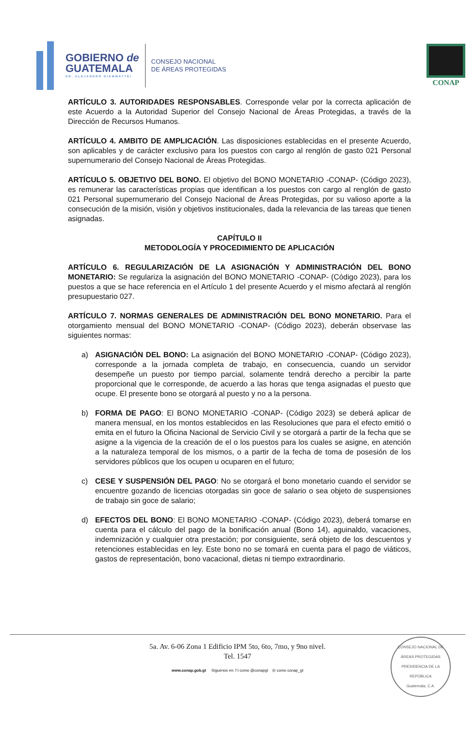GOBIERNO de
GUATEMALA
DR. ALEJANDRO GIAMMATTEI
CONSEJO NACIONAL
DE ÁREAS PROTEGIDAS
CONAP
ARTÍCULO 3. AUTORIDADES RESPONSABLES. Corresponde velar por la correcta aplicación de este Acuerdo a la Autoridad Superior del Consejo Nacional de Áreas Protegidas, a través de la Dirección de Recursos Humanos.
ARTÍCULO 4. AMBITO DE AMPLICACIÓN. Las disposiciones establecidas en el presente Acuerdo, son aplicables y de carácter exclusivo para los puestos con cargo al renglón de gasto 021 Personal supernumerario del Consejo Nacional de Áreas Protegidas.
ARTÍCULO 5. OBJETIVO DEL BONO. El objetivo del BONO MONETARIO -CONAP- (Código 2023), es remunerar las características propias que identifican a los puestos con cargo al renglón de gasto 021 Personal supernumerario del Consejo Nacional de Áreas Protegidas, por su valioso aporte a la consecución de la misión, visión y objetivos institucionales, dada la relevancia de las tareas que tienen asignadas.
CAPÍTULO II
METODOLOGÍA Y PROCEDIMIENTO DE APLICACIÓN
ARTÍCULO 6. REGULARIZACIÓN DE LA ASIGNACIÓN Y ADMINISTRACIÓN DEL BONO MONETARIO: Se regulariza la asignación del BONO MONETARIO -CONAP- (Código 2023), para los puestos a que se hace referencia en el Artículo 1 del presente Acuerdo y el mismo afectará al renglón presupuestario 027.
ARTÍCULO 7. NORMAS GENERALES DE ADMINISTRACIÓN DEL BONO MONETARIO. Para el otorgamiento mensual del BONO MONETARIO -CONAP- (Código 2023), deberán observase las siguientes normas:
a) ASIGNACIÓN DEL BONO: La asignación del BONO MONETARIO -CONAP- (Código 2023), corresponde a la jornada completa de trabajo, en consecuencia, cuando un servidor desempeñe un puesto por tiempo parcial, solamente tendrá derecho a percibir la parte proporcional que le corresponde, de acuerdo a las horas que tenga asignadas el puesto que ocupe. El presente bono se otorgará al puesto y no a la persona.
b) FORMA DE PAGO: El BONO MONETARIO -CONAP- (Código 2023) se deberá aplicar de manera mensual, en los montos establecidos en las Resoluciones que para el efecto emitió o emita en el futuro la Oficina Nacional de Servicio Civil y se otorgará a partir de la fecha que se asigne a la vigencia de la creación de el o los puestos para los cuales se asigne, en atención a la naturaleza temporal de los mismos, o a partir de la fecha de toma de posesión de los servidores públicos que los ocupen u ocuparen en el futuro;
c) CESE Y SUSPENSIÓN DEL PAGO: No se otorgará el bono monetario cuando el servidor se encuentre gozando de licencias otorgadas sin goce de salario o sea objeto de suspensiones de trabajo sin goce de salario;
d) EFECTOS DEL BONO: El BONO MONETARIO -CONAP- (Código 2023), deberá tomarse en cuenta para el cálculo del pago de la bonificación anual (Bono 14), aguinaldo, vacaciones, indemnización y cualquier otra prestación; por consiguiente, será objeto de los descuentos y retenciones establecidas en ley. Este bono no se tomará en cuenta para el pago de viáticos, gastos de representación, bono vacacional, dietas ni tiempo extraordinario.
5a. Av. 6-06 Zona 1 Edificio IPM 5to, 6to, 7mo, y 9no nivel.
Tel. 1547
www.conap.gob.gt Síguenos en: f t como @conapgt ◎ como conap_gt
CONSEJO NACIONAL DE ÁREAS PROTEGIDAS
PRESIDENCIA DE LA REPÚBLICA
Guatemala, C.A.